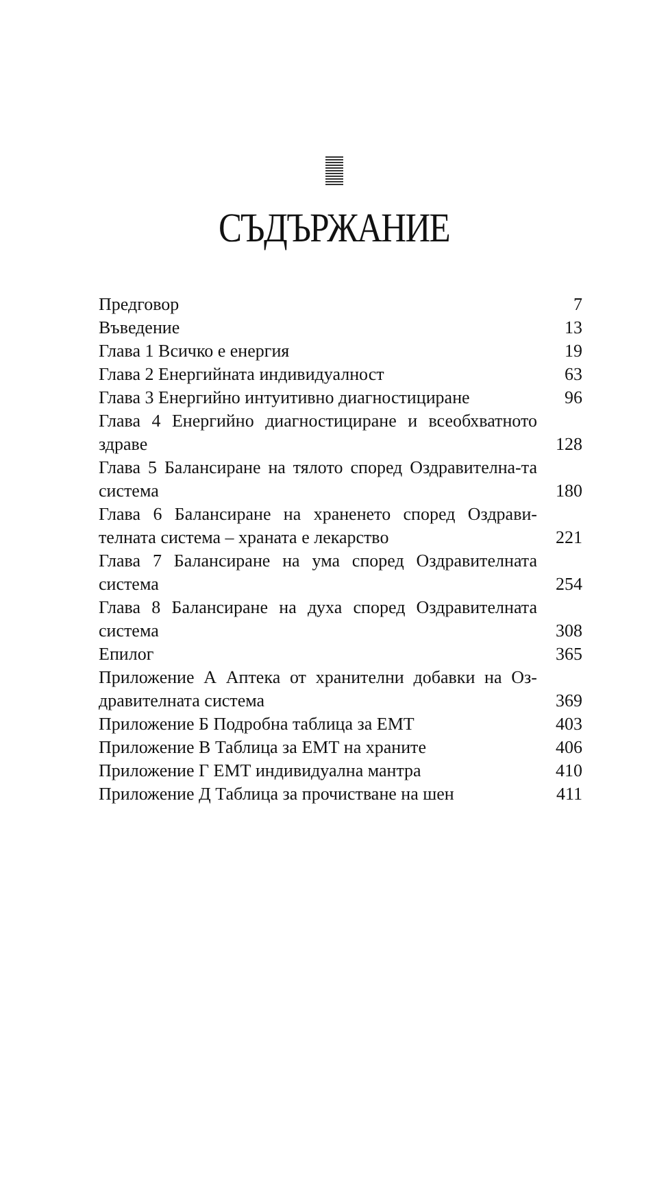СЪДЪРЖАНИЕ
| Предговор | 7 |
| Въведение | 13 |
| Глава 1 Всичко е енергия | 19 |
| Глава 2 Енергийната индивидуалност | 63 |
| Глава 3 Енергийно интуитивно диагностициране | 96 |
| Глава 4 Енергийно диагностициране и всеобхватното здраве | 128 |
| Глава 5 Балансиране на тялото според Оздравителна-та система | 180 |
| Глава 6 Балансиране на храненето според Оздрави-телната система – храната е лекарство | 221 |
| Глава 7 Балансиране на ума според Оздравителната система | 254 |
| Глава 8 Балансиране на духа според Оздравителната система | 308 |
| Епилог | 365 |
| Приложение А Аптека от хранителни добавки на Оз-дравителната система | 369 |
| Приложение Б Подробна таблица за ЕМТ | 403 |
| Приложение В Таблица за ЕМТ на храните | 406 |
| Приложение Г ЕМТ индивидуална мантра | 410 |
| Приложение Д Таблица за прочистване на шен | 411 |